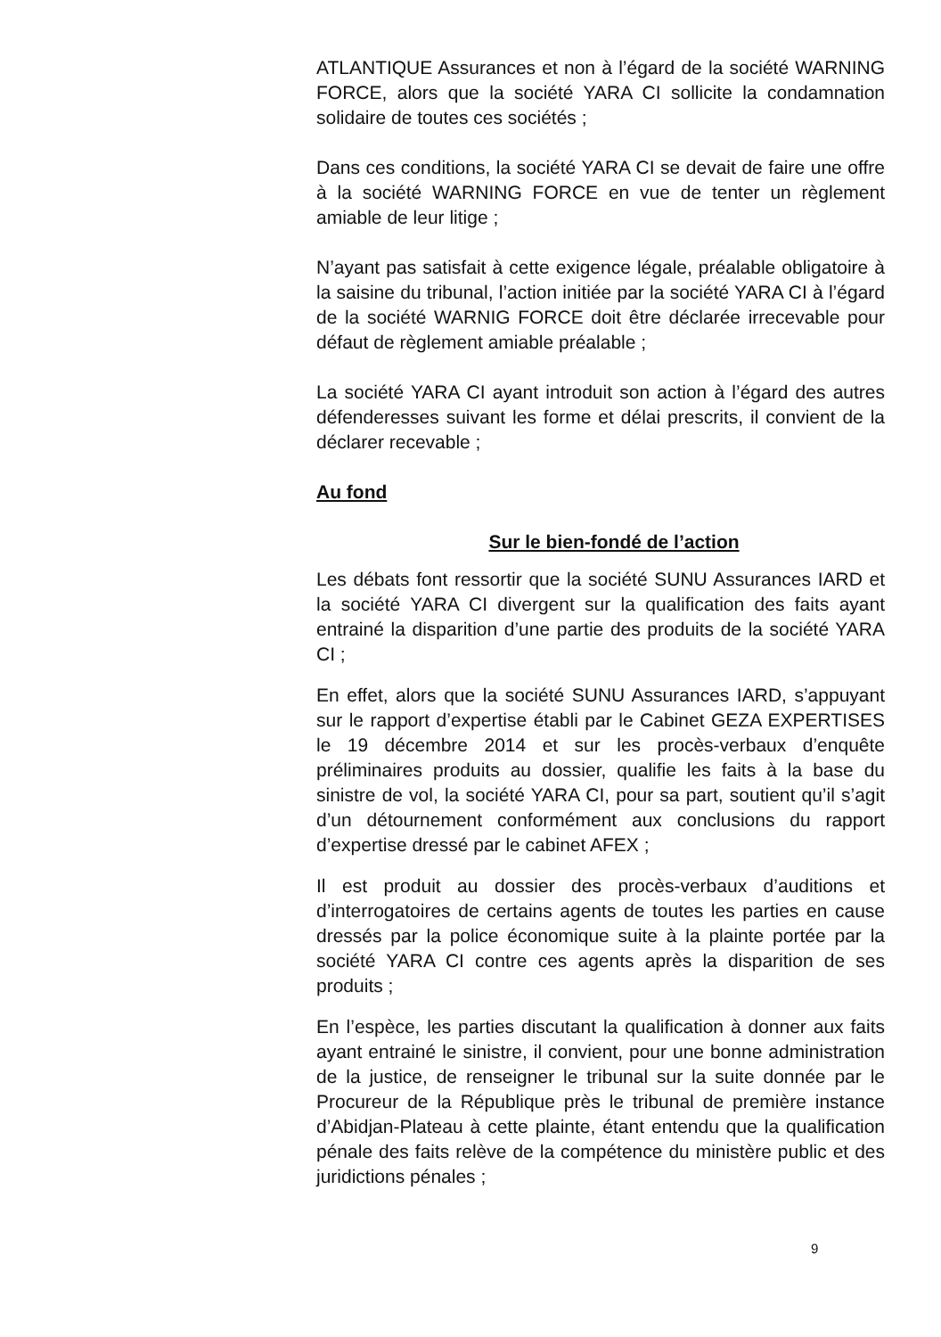ATLANTIQUE Assurances et non à l’égard de la société WARNING FORCE, alors que la société YARA CI sollicite la condamnation solidaire de toutes ces sociétés ;
Dans ces conditions, la société YARA CI se devait de faire une offre à la société WARNING FORCE en vue de tenter un règlement amiable de leur litige ;
N’ayant pas satisfait à cette exigence légale, préalable obligatoire à la saisine du tribunal, l’action initiée par la société YARA CI à l’égard de la société WARNIG FORCE doit être déclarée irrecevable pour défaut de règlement amiable préalable ;
La société YARA CI ayant introduit son action à l’égard des autres défenderesses suivant les forme et délai prescrits, il convient de la déclarer recevable ;
Au fond
Sur le bien-fondé de l’action
Les débats font ressortir que la société SUNU Assurances IARD et la société YARA CI divergent sur la qualification des faits ayant entrainé la disparition d’une partie des produits de la société YARA CI ;
En effet, alors que la société SUNU Assurances IARD, s’appuyant sur le rapport d’expertise établi par le Cabinet GEZA EXPERTISES le 19 décembre 2014 et sur les procès-verbaux d’enquête préliminaires produits au dossier, qualifie les faits à la base du sinistre de vol, la société YARA CI, pour sa part, soutient qu’il s’agit d’un détournement conformément aux conclusions du rapport d’expertise dressé par le cabinet AFEX ;
Il est produit au dossier des procès-verbaux d’auditions et d’interrogatoires de certains agents de toutes les parties en cause dressés par la police économique suite à la plainte portée par la société YARA CI contre ces agents après la disparition de ses produits ;
En l’espèce, les parties discutant la qualification à donner aux faits ayant entrainé le sinistre, il convient, pour une bonne administration de la justice, de renseigner le tribunal sur la suite donnée par le Procureur de la République près le tribunal de première instance d’Abidjan-Plateau à cette plainte, étant entendu que la qualification pénale des faits relève de la compétence du ministère public et des juridictions pénales ;
9